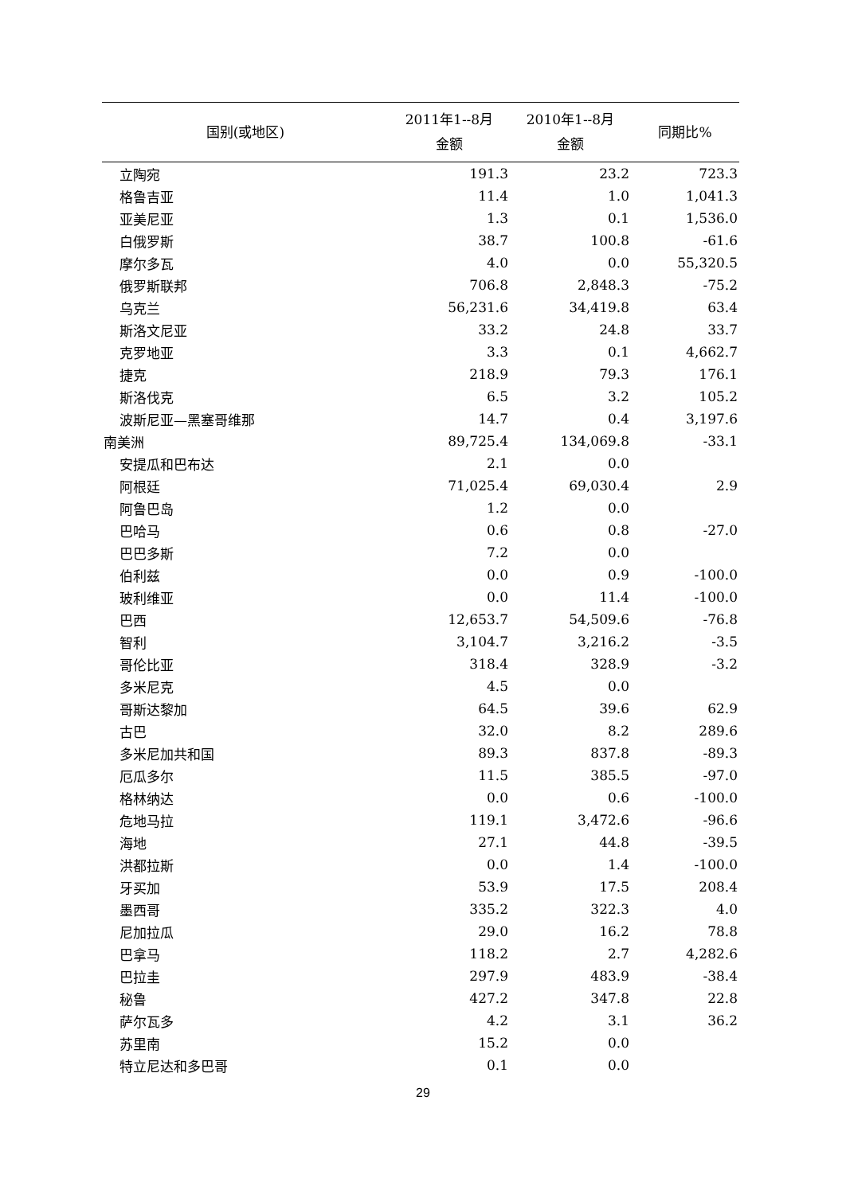| 国别(或地区) | 2011年1--8月 金额 | 2010年1--8月 金额 | 同期比% |
| --- | --- | --- | --- |
| 立陶宛 | 191.3 | 23.2 | 723.3 |
| 格鲁吉亚 | 11.4 | 1.0 | 1,041.3 |
| 亚美尼亚 | 1.3 | 0.1 | 1,536.0 |
| 白俄罗斯 | 38.7 | 100.8 | -61.6 |
| 摩尔多瓦 | 4.0 | 0.0 | 55,320.5 |
| 俄罗斯联邦 | 706.8 | 2,848.3 | -75.2 |
| 乌克兰 | 56,231.6 | 34,419.8 | 63.4 |
| 斯洛文尼亚 | 33.2 | 24.8 | 33.7 |
| 克罗地亚 | 3.3 | 0.1 | 4,662.7 |
| 捷克 | 218.9 | 79.3 | 176.1 |
| 斯洛伐克 | 6.5 | 3.2 | 105.2 |
| 波斯尼亚—黑塞哥维那 | 14.7 | 0.4 | 3,197.6 |
| 南美洲 | 89,725.4 | 134,069.8 | -33.1 |
| 安提瓜和巴布达 | 2.1 | 0.0 | |
| 阿根廷 | 71,025.4 | 69,030.4 | 2.9 |
| 阿鲁巴岛 | 1.2 | 0.0 | |
| 巴哈马 | 0.6 | 0.8 | -27.0 |
| 巴巴多斯 | 7.2 | 0.0 | |
| 伯利兹 | 0.0 | 0.9 | -100.0 |
| 玻利维亚 | 0.0 | 11.4 | -100.0 |
| 巴西 | 12,653.7 | 54,509.6 | -76.8 |
| 智利 | 3,104.7 | 3,216.2 | -3.5 |
| 哥伦比亚 | 318.4 | 328.9 | -3.2 |
| 多米尼克 | 4.5 | 0.0 | |
| 哥斯达黎加 | 64.5 | 39.6 | 62.9 |
| 古巴 | 32.0 | 8.2 | 289.6 |
| 多米尼加共和国 | 89.3 | 837.8 | -89.3 |
| 厄瓜多尔 | 11.5 | 385.5 | -97.0 |
| 格林纳达 | 0.0 | 0.6 | -100.0 |
| 危地马拉 | 119.1 | 3,472.6 | -96.6 |
| 海地 | 27.1 | 44.8 | -39.5 |
| 洪都拉斯 | 0.0 | 1.4 | -100.0 |
| 牙买加 | 53.9 | 17.5 | 208.4 |
| 墨西哥 | 335.2 | 322.3 | 4.0 |
| 尼加拉瓜 | 29.0 | 16.2 | 78.8 |
| 巴拿马 | 118.2 | 2.7 | 4,282.6 |
| 巴拉圭 | 297.9 | 483.9 | -38.4 |
| 秘鲁 | 427.2 | 347.8 | 22.8 |
| 萨尔瓦多 | 4.2 | 3.1 | 36.2 |
| 苏里南 | 15.2 | 0.0 | |
| 特立尼达和多巴哥 | 0.1 | 0.0 | |
29